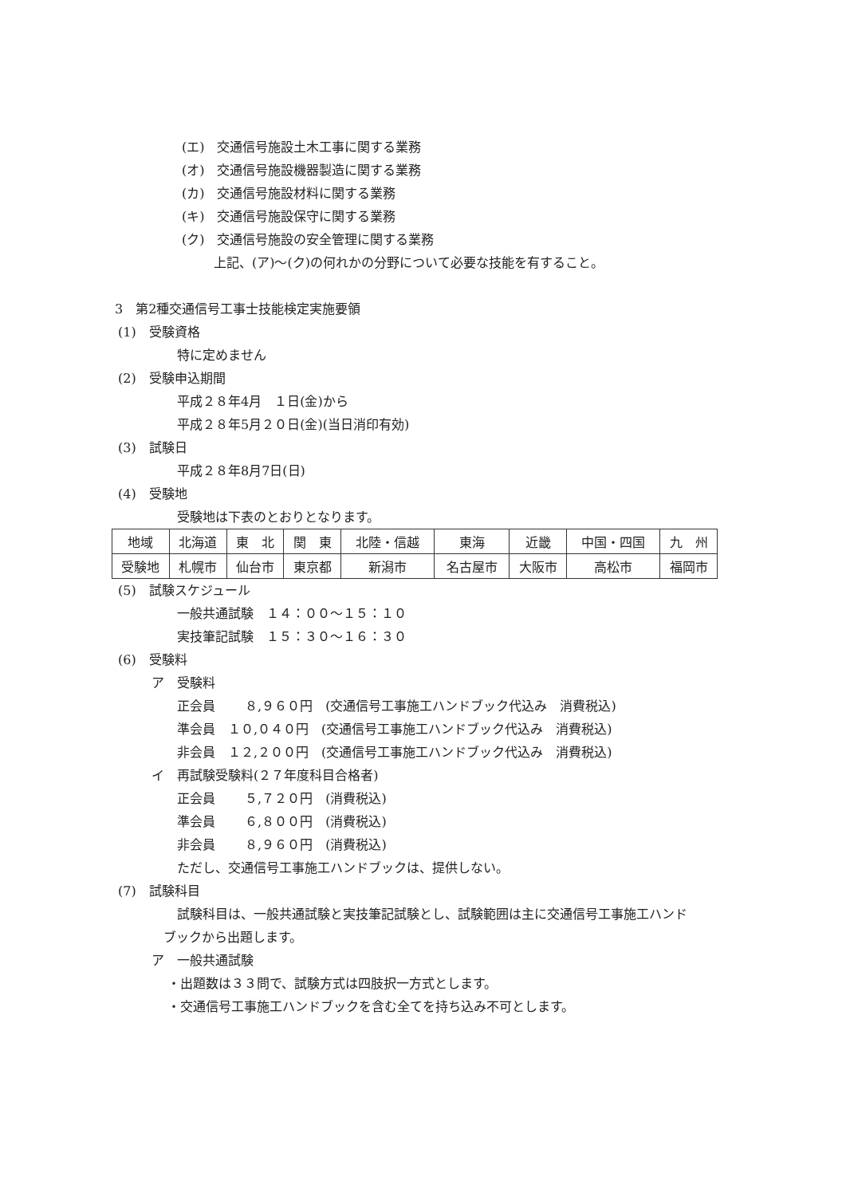(エ)　交通信号施設土木工事に関する業務
(オ)　交通信号施設機器製造に関する業務
(カ)　交通信号施設材料に関する業務
(キ)　交通信号施設保守に関する業務
(ク)　交通信号施設の安全管理に関する業務
上記、(ア)～(ク)の何れかの分野について必要な技能を有すること。
3　第2種交通信号工事士技能検定実施要領
(1)　受験資格
特に定めません
(2)　受験申込期間
平成２８年4月　１日(金)から
平成２８年5月２０日(金)(当日消印有効)
(3)　試験日
平成２８年8月7日(日)
(4)　受験地
受験地は下表のとおりとなります。
| 地域 | 北海道 | 東 北 | 関 東 | 北陸・信越 | 東海 | 近畿 | 中国・四国 | 九 州 |
| 受験地 | 札幌市 | 仙台市 | 東京都 | 新潟市 | 名古屋市 | 大阪市 | 高松市 | 福岡市 |
(5)　試験スケジュール
一般共通試験　１４：００～１５：１０
実技筆記試験　１５：３０～１６：３０
(6)　受験料
ア　受験料
正会員　　 ８,９６０円　(交通信号工事施工ハンドブック代込み　消費税込)
準会員　１０,０４０円　(交通信号工事施工ハンドブック代込み　消費税込)
非会員　１２,２００円　(交通信号工事施工ハンドブック代込み　消費税込)
イ　再試験受験料(２７年度科目合格者)
正会員　　 ５,７２０円　(消費税込)
準会員　　 ６,８００円　(消費税込)
非会員　　 ８,９６０円　(消費税込)
ただし、交通信号工事施工ハンドブックは、提供しない。
(7)　試験科目
試験科目は、一般共通試験と実技筆記試験とし、試験範囲は主に交通信号工事施工ハンド
ブックから出題します。
ア　一般共通試験
・出題数は３３問で、試験方式は四肢択一方式とします。
・交通信号工事施工ハンドブックを含む全てを持ち込み不可とします。